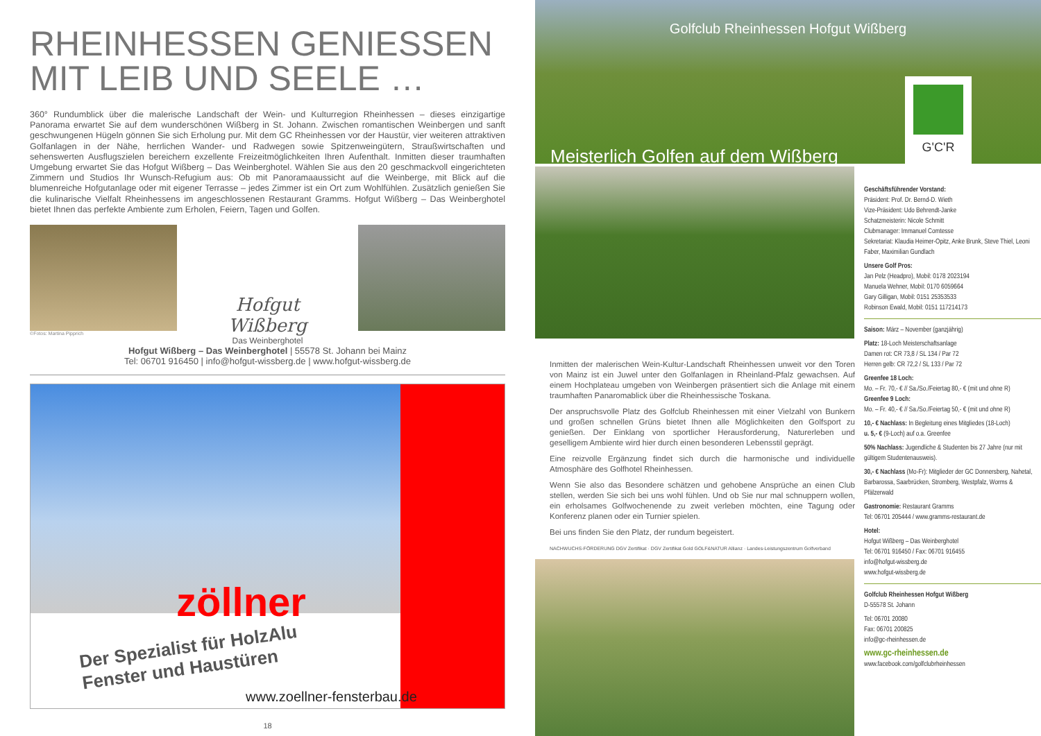RHEINHESSEN GENIESSEN
MIT LEIB UND SEELE …
360° Rundumblick über die malerische Landschaft der Wein- und Kulturregion Rheinhessen – dieses einzigartige Panorama erwartet Sie auf dem wunderschönen Wißberg in St. Johann. Zwischen romantischen Weinbergen und sanft geschwungenen Hügeln gönnen Sie sich Erholung pur. Mit dem GC Rheinhessen vor der Haustür, vier weiteren attraktiven Golfanlagen in der Nähe, herrlichen Wander- und Radwegen sowie Spitzenweingütern, Straußwirtschaften und sehenswerten Ausflugszielen bereichern exzellente Freizeitmöglichkeiten Ihren Aufenthalt. Inmitten dieser traumhaften Umgebung erwartet Sie das Hofgut Wißberg – Das Weinberghotel. Wählen Sie aus den 20 geschmackvoll eingerichteten Zimmern und Studios Ihr Wunsch-Refugium aus: Ob mit Panoramaaussicht auf die Weinberge, mit Blick auf die blumenreiche Hofgutanlage oder mit eigener Terrasse – jedes Zimmer ist ein Ort zum Wohlfühlen. Zusätzlich genießen Sie die kulinarische Vielfalt Rheinhessens im angeschlossenen Restaurant Gramms. Hofgut Wißberg – Das Weinberghotel bietet Ihnen das perfekte Ambiente zum Erholen, Feiern, Tagen und Golfen.
Hofgut Wißberg
Das Weinberghotel
©Fotos: Martina Pipprich
Hofgut Wißberg – Das Weinberghotel | 55578 St. Johann bei Mainz
Tel: 06701 916450 | info@hofgut-wissberg.de | www.hofgut-wissberg.de
zöllner
Der Spezialist für HolzAlu
Fenster und Haustüren
www.zoellner-fensterbau.de
18
Golfclub Rheinhessen Hofgut Wißberg
G'C'R
Meisterlich Golfen auf dem Wißberg
Inmitten der malerischen Wein-Kultur-Landschaft Rheinhessen unweit vor den Toren von Mainz ist ein Juwel unter den Golfanlagen in Rheinland-Pfalz gewachsen. Auf einem Hochplateau umgeben von Weinbergen präsentiert sich die Anlage mit einem traumhaften Panaromablick über die Rheinhessische Toskana.
Der anspruchsvolle Platz des Golfclub Rheinhessen mit einer Vielzahl von Bunkern und großen schnellen Grüns bietet Ihnen alle Möglichkeiten den Golfsport zu genießen. Der Einklang von sportlicher Herausforderung, Naturerleben und geselligem Ambiente wird hier durch einen besonderen Lebensstil geprägt.
Eine reizvolle Ergänzung findet sich durch die harmonische und individuelle Atmosphäre des Golfhotel Rheinhessen.
Wenn Sie also das Besondere schätzen und gehobene Ansprüche an einen Club stellen, werden Sie sich bei uns wohl fühlen. Und ob Sie nur mal schnuppern wollen, ein erholsames Golfwochenende zu zweit verleben möchten, eine Tagung oder Konferenz planen oder ein Turnier spielen.
Bei uns finden Sie den Platz, der rundum begeistert.
NACHWUCHS-FÖRDERUNG DGV Zertifikat · DGV Zertifikat Gold GOLF&NATUR Allianz · Landes-Leistungszentrum Golfverband
Geschäftsführender Vorstand:
Präsident: Prof. Dr. Bernd-D. Wieth
Vize-Präsident: Udo Behrendt-Janke
Schatzmeisterin: Nicole Schmitt
Clubmanager: Immanuel Comtesse
Sekretariat: Klaudia Heimer-Opitz, Anke Brunk, Steve Thiel, Leoni Faber, Maximilian Gundlach
Unsere Golf Pros:
Jan Pelz (Headpro), Mobil: 0178 2023194
Manuela Wehner, Mobil: 0170 6059664
Gary Gilligan, Mobil: 0151 25353533
Robinson Ewald, Mobil: 0151 117214173
Saison: März – November (ganzjährig)
Platz: 18-Loch Meisterschaftsanlage
Damen rot: CR 73,8 / SL 134 / Par 72
Herren gelb: CR 72,2 / SL 133 / Par 72
Greenfee 18 Loch:
Mo. – Fr. 70,- € // Sa./So./Feiertag 80,- € (mit und ohne R)
Greenfee 9 Loch:
Mo. – Fr. 40,- € // Sa./So./Feiertag 50,- € (mit und ohne R)
10,- € Nachlass: In Begleitung eines Mitgliedes (18-Loch)
u. 5,- € (9-Loch) auf o.a. Greenfee
50% Nachlass: Jugendliche & Studenten bis 27 Jahre (nur mit gültigem Studentenausweis).
30,- € Nachlass (Mo-Fr): Mitglieder der GC Donnersberg, Nahetal, Barbarossa, Saarbrücken, Stromberg, Westpfalz, Worms & Pfälzerwald
Gastronomie: Restaurant Gramms
Tel: 06701 205444 / www.gramms-restaurant.de
Hotel:
Hofgut Wißberg – Das Weinberghotel
Tel: 06701 916450 / Fax: 06701 916455
info@hofgut-wissberg.de
www.hofgut-wissberg.de
Golfclub Rheinhessen Hofgut Wißberg
D-55578 St. Johann
Tel: 06701 20080
Fax: 06701 200825
info@gc-rheinhessen.de
www.gc-rheinhessen.de
www.facebook.com/golfclubrheinhessen